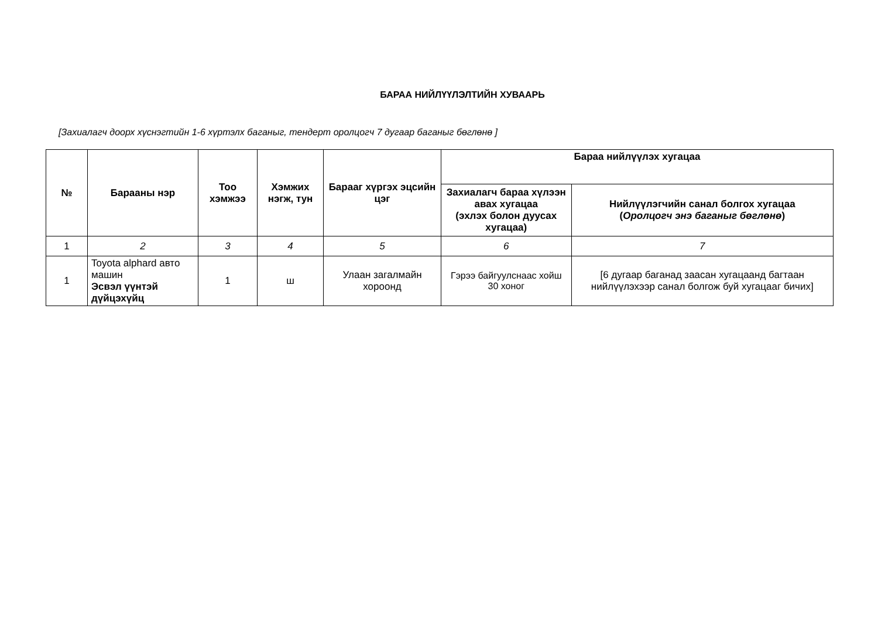БАРАА НИЙЛҮҮЛЭЛТИЙН ХУВААРЬ
[Захиалагч доорх хүснэгтийн 1-6 хүртэлх баганыг, тендерт оролцогч 7 дугаар баганыг бөглөнө ]
| № | Барааны нэр | Тоо хэмжээ | Хэмжих нэгж, тун | Барааг хүргэх эцсийн цэг | Бараа нийлүүлэх хугацаа | |
| --- | --- | --- | --- | --- | --- | --- |
| | | | | | Захиалагч бараа хүлээн авах хугацаа (эхлэх болон дуусах хугацаа) | Нийлүүлэгчийн санал болгох хугацаа ( Оролцогч энэ баганыг бөглөнө ) |
| 1 | 2 | 3 | 4 | 5 | 6 | 7 |
| 1 | Toyota alphard авто машин Эсвэл үүнтэй дүйцэхүйц | 1 | ш | Улаан загалмайн хороонд | Гэрээ байгуулснаас хойш 30 хоног | [6 дугаар баганад заасан хугацаанд багтаан нийлүүлэхээр санал болгож буй хугацааг бичих] |